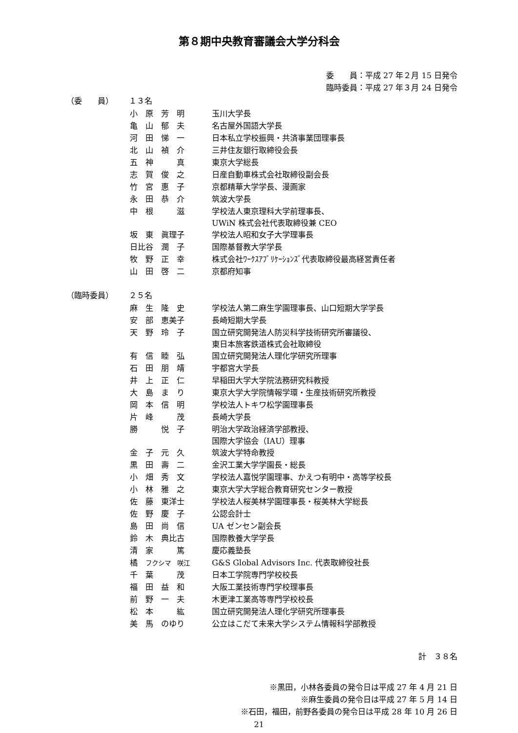第８期中央教育審議会大学分科会
委　　員：平成 27 年２月 15 日発令
臨時委員：平成 27 年３月 24 日発令
（委　　員） １３名
| 小 原 芳 明 | 玉川大学長 |
| 亀 山 郁 夫 | 名古屋外国語大学長 |
| 河 田 悌 一 | 日本私立学校振興・共済事業団理事長 |
| 北 山 禎 介 | 三井住友銀行取締役会長 |
| 五 神 真 | 東京大学総長 |
| 志 賀 俊 之 | 日産自動車株式会社取締役副会長 |
| 竹 宮 惠 子 | 京都精華大学学長、漫画家 |
| 永 田 恭 介 | 筑波大学長 |
| 中 根 滋 | 学校法人東京理科大学前理事長、 UWiN 株式会社代表取締役兼 CEO |
| 坂 東 眞理子 | 学校法人昭和女子大学理事長 |
| 日比谷 潤 子 | 国際基督教大学学長 |
| 牧 野 正 幸 | 株式会社ﾜｰｸｽｱﾌﾟﾘｹｰｼｮﾝｽﾞ代表取締役最高経営責任者 |
| 山 田 啓 二 | 京都府知事 |
（臨時委員） ２５名
| 麻 生 隆 史 | 学校法人第二麻生学園理事長、山口短期大学学長 |
| 安 部 恵美子 | 長崎短期大学長 |
| 天 野 玲 子 | 国立研究開発法人防災科学技術研究所審議役、 東日本旅客鉄道株式会社取締役 |
| 有 信 睦 弘 | 国立研究開発法人理化学研究所理事 |
| 石 田 朋 靖 | 宇都宮大学長 |
| 井 上 正 仁 | 早稲田大学大学院法務研究科教授 |
| 大 島 ま り | 東京大学大学院情報学環・生産技術研究所教授 |
| 岡 本 信 明 | 学校法人トキワ松学園理事長 |
| 片 峰 茂 | 長崎大学長 |
| 勝 悦 子 | 明治大学政治経済学部教授、 国際大学協会（IAU）理事 |
| 金 子 元 久 | 筑波大学特命教授 |
| 黒 田 壽 二 | 金沢工業大学学園長・総長 |
| 小 畑 秀 文 | 学校法人嘉悦学園理事、かえつ有明中・高等学校長 |
| 小 林 雅 之 | 東京大学大学総合教育研究センター教授 |
| 佐 藤 東洋士 | 学校法人桜美林学園理事長・桜美林大学総長 |
| 佐 野 慶 子 | 公認会計士 |
| 島 田 尚 信 | UA ゼンセン副会長 |
| 鈴 木 典比古 | 国際教養大学学長 |
| 清 家 篤 | 慶応義塾長 |
| 橘 フクシマ 咲江 | G&S Global Advisors Inc. 代表取締役社長 |
| 千 葉 茂 | 日本工学院専門学校校長 |
| 福 田 益 和 | 大阪工業技術専門学校理事長 |
| 前 野 一 夫 | 木更津工業高等専門学校校長 |
| 松 本 紘 | 国立研究開発法人理化学研究所理事長 |
| 美 馬 のゆり | 公立はこだて未来大学システム情報科学部教授 |
計　３８名
※黒田，小林各委員の発令日は平成 27 年 4 月 21 日
※麻生委員の発令日は平成 27 年 5 月 14 日
※石田，福田，前野各委員の発令日は平成 28 年 10 月 26 日
21